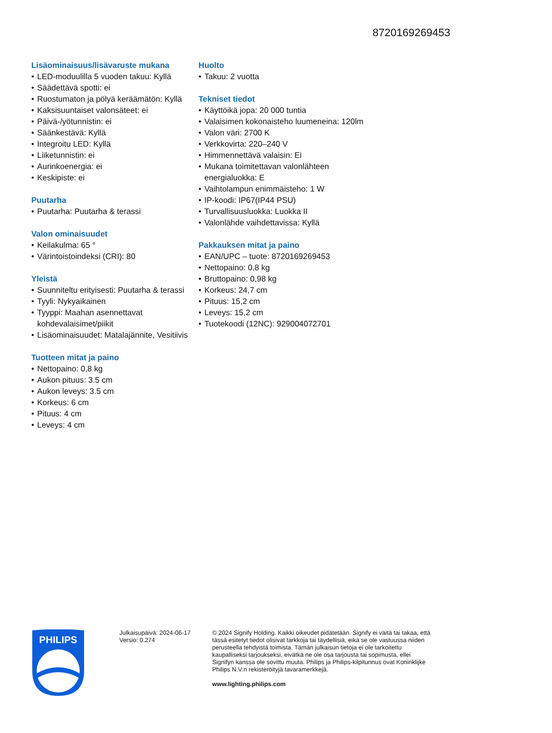8720169269453
Lisäominaisuus/lisävaruste mukana
• LED-moduulilla 5 vuoden takuu: Kyllä
• Säädettävä spotti: ei
• Ruostumaton ja pölyä keräämätön: Kyllä
• Kaksisuuntaiset valonsäteet: ei
• Päivä-/yötunnistin: ei
• Säänkestävä: Kyllä
• Integroitu LED: Kyllä
• Liiketunnistin: ei
• Aurinkoenergia: ei
• Keskipiste: ei
Puutarha
• Puutarha: Puutarha & terassi
Valon ominaisuudet
• Keilakulma: 65 °
• Värintoistoindeksi (CRI): 80
Yleistä
• Suunniteltu erityisesti: Puutarha & terassi
• Tyyli: Nykyaikainen
• Tyyppi: Maahan asennettavat kohdevalaisimet/piikit
• Lisäominaisuudet: Matalajännite, Vesitiivis
Tuotteen mitat ja paino
• Nettopaino: 0,8 kg
• Aukon pituus: 3.5 cm
• Aukon leveys: 3.5 cm
• Korkeus: 6 cm
• Pituus: 4 cm
• Leveys: 4 cm
Huolto
• Takuu: 2 vuotta
Tekniset tiedot
• Käyttöikä jopa: 20 000 tuntia
• Valaisimen kokonaisteho luumeneina: 120lm
• Valon väri: 2700 K
• Verkkovirta: 220–240 V
• Himmennettävä valaisin: Ei
• Mukana toimitettavan valonlähteen energialuokka: E
• Vaihtolampun enimmäisteho: 1 W
• IP-koodi: IP67(IP44 PSU)
• Turvallisuusluokka: Luokka II
• Valonlähde vaihdettavissa: Kyllä
Pakkauksen mitat ja paino
• EAN/UPC – tuote: 8720169269453
• Nettopaino: 0,8 kg
• Bruttopaino: 0,98 kg
• Korkeus: 24,7 cm
• Pituus: 15,2 cm
• Leveys: 15,2 cm
• Tuotekoodi (12NC): 929004072701
PHILIPS
Julkaisupäivä: 2024-06-17
Versio: 0.274
© 2024 Signify Holding. Kaikki oikeudet pidätetään. Signify ei väitä tai takaa, että tässä esitetyt tiedot olisivat tarkkoja tai täydellisiä, eikä se ole vastuussa niiden perusteella tehdyistä toimista. Tämän julkaisun tietoja ei ole tarkoitettu kaupalliseksi tarjoukseksi, eivätkä ne ole osa tarjousta tai sopimusta, ellei Signifyn kanssa ole sovittu muuta. Philips ja Philips-kilpitunnus ovat Koninklijke Philips N.V:n rekisteröityjä tavaramerkkejä.
www.lighting.philips.com